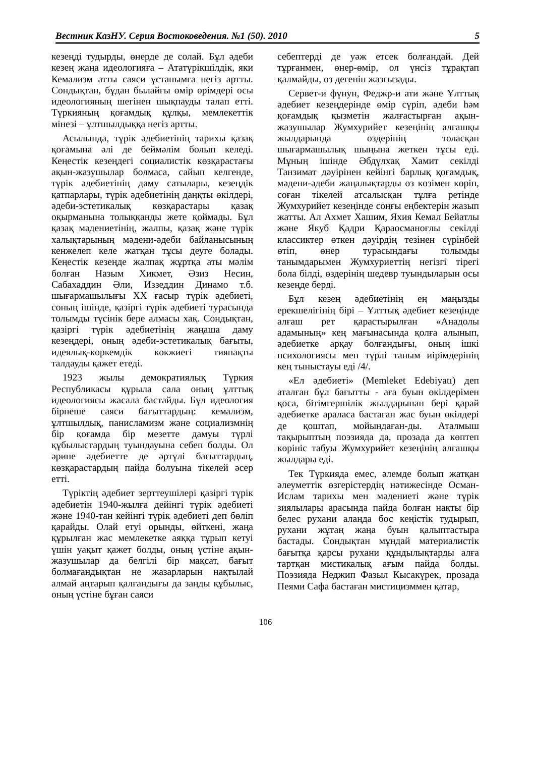Вестник КазНУ. Серия Востоковедения. №1 (50). 2010 5
кезеңді тудырды, өнерде де солай. Бұл әдеби кезең жаңа идеологияға – Ататүрікшілдік, яки Кемализм атты саяси ұстанымға негіз артты. Сондықтан, бұдан былайғы өмір өрімдері осы идеологияның шегінен шықпауды талап етті. Түркияның қоғамдық құлқы, мемлекеттік мінезі – ұлтшылдыққа негіз артты.
Асылында, түрік әдебиетінің тарихы қазақ қоғамына әлі де беймәлім болып келеді. Кеңестік кезеңдегі социалистік көзқарастағы ақын-жазушылар болмаса, сайып келгенде, түрік әдебиетінің даму сатылары, кезеңдік қатпарлары, түрік әдебиетінің даңқты өкілдері, әдеби-эстетикалық көзқарастары қазақ оқырманына толыққанды жете қоймады. Бұл қазақ мәдениетінің, жалпы, қазақ және түрік халықтарының мәдени-әдеби байланысының кенжелеп келе жатқан тұсы деуге болады. Кеңестік кезеңде жалпақ жұртқа аты мәлім болған Назым Хикмет, Әзиз Несин, Сабахаддин Әли, Иззеддин Динамо т.б. шығармашылығы XX ғасыр түрік әдебиеті, соның ішінде, қазіргі түрік әдебиеті турасында толымды түсінік бере алмасы хақ. Сондықтан, қазіргі түрік әдебиетінің жаңаша даму кезеңдері, оның әдеби-эстетикалық бағыты, идеялық-көркемдік көкжиегі тиянақты талдауды қажет етеді.
1923 жылы демократиялық Түркия Республикасы құрыла сала оның ұлттық идеологиясы жасала бастайды. Бұл идеология бірнеше саяси бағыттардың: кемализм, ұлтшылдық, панисламизм және социализмнің бір қоғамда бір мезетте дамуы түрлі құбылыстардың туындауына себеп болды. Ол әрине әдебиетте де әртүлі бағыттардың, көзқарастардың пайда болуына тікелей әсер етті.
Түріктің әдебиет зерттеушілері қазіргі түрік әдебиетін 1940-жылға дейінгі түрік әдебиеті және 1940-тан кейінгі түрік әдебиеті деп бөліп қарайды. Олай етуі орынды, өйткені, жаңа құрылған жас мемлекетке аяққа тұрып кетуі үшін уақыт қажет болды, оның үстіне ақын-жазушылар да белгілі бір мақсат, бағыт болмағандықтан не жазарларын нақтылай алмай аңтарып қалғандығы да заңды құбылыс, оның үстіне бұған саяси
себептерді де уәж етсек болғандай. Дей тұрғанмен, өнер-өмір, ол үнсіз тұрақтап қалмайды, өз дегенін жазғызады.
Сервет-и фүнун, Феджр-и ати және Ұлттық әдебиет кезеңдерінде өмір сүріп, әдеби һәм қоғамдық қызметін жалғастырған ақын-жазушылар Жумхурийет кезеңінің алғашқы жылдарында өздерінің толасқан шығармашылық шыңына жеткен тұсы еді. Мұның ішінде Әбдүлхақ Хамит секілді Танзимат дәуірінен кейінгі барлық қоғамдық, мәдени-әдеби жаңалықтарды өз көзімен көріп, соған тікелей атсалысқан тұлға ретінде Жумхурийет кезеңінде соңғы еңбектерін жазып жатты. Ал Ахмет Хашим, Яхия Кемал Бейатлы және Якуб Қадри Қараосманоғлы секілді классиктер өткен дәуірдің тезінен сүрінбей өтіп, өнер турасындағы толымды танымдарымен Жумхуриеттің негізгі тірегі бола білді, өздерінің шедевр туындыларын осы кезеңде берді.
Бұл кезең әдебиетінің ең маңызды ерекшелігінің бірі – Ұлттық әдебиет кезеңінде алғаш рет қарастырылған «Анадолы адамының» кең мағынасында қолға алынып, әдебиетке арқау болғандығы, оның ішкі психологиясы мен түрлі таным иірімдерінің кең тыныстауы еді /4/.
«Ел әдебиеті» (Memleket Edebiyatı) деп аталған бұл бағытты - аға буын өкілдерімен қоса, бітімгершілік жылдарынан бері қарай әдебиетке араласа бастаған жас буын өкілдері де қоштап, мойындаған-ды. Аталмыш тақырыптың поэзияда да, прозада да көптеп көрініс табуы Жумхурийет кезеңінің алғашқы жылдары еді.
Тек Түркияда емес, әлемде болып жатқан әлеуметтік өзгерістердің нәтижесінде Осман-Ислам тарихы мен мәдениеті және түрік зиялылары арасында пайда болған нақты бір белес рухани алаңда бос кеңістік тудырып, рухани жұтаң жаңа буын қалыптастыра бастады. Сондықтан мұндай материалистік бағытқа қарсы рухани құндылықтарды алға тартқан мистикалық ағым пайда болды. Поэзияда Неджип Фазыл Кысакүрек, прозада Пеями Сафа бастаған мистицизммен қатар,
106